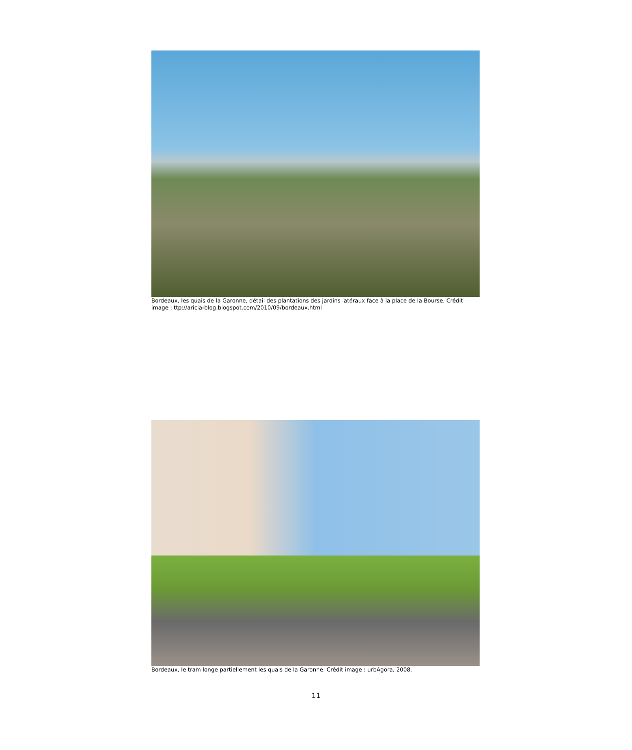Bordeaux, les quais de la Garonne, détail des plantations des jardins latéraux face à la place de la Bourse. Crédit image : ttp://aricia-blog.blogspot.com/2010/09/bordeaux.html
Bordeaux, le tram longe partiellement les quais de la Garonne. Crédit image : urbAgora, 2008.
11